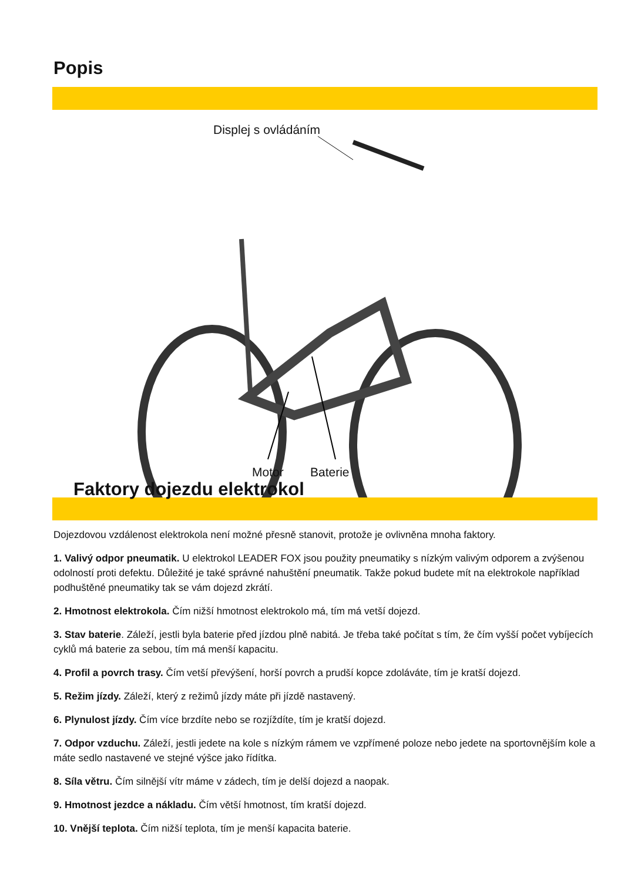Popis
Displej s ovládáním
Motor Baterie
Faktory dojezdu elektrokol
Dojezdovou vzdálenost elektrokola není možné přesně stanovit, protože je ovlivněna mnoha faktory.
1. Valivý odpor pneumatik. U elektrokol LEADER FOX jsou použity pneumatiky s nízkým valivým odporem a zvýšenou odolností proti defektu. Důležité je také správné nahuštění pneumatik. Takže pokud budete mít na elektrokole například podhuštěné pneumatiky tak se vám dojezd zkrátí.
2. Hmotnost elektrokola. Čím nižší hmotnost elektrokolo má, tím má vetší dojezd.
3. Stav baterie. Záleží, jestli byla baterie před jízdou plně nabitá. Je třeba také počítat s tím, že čím vyšší počet vybíjecích cyklů má baterie za sebou, tím má menší kapacitu.
4. Profil a povrch trasy. Čím vetší převýšení, horší povrch a prudší kopce zdoláváte, tím je kratší dojezd.
5. Režim jízdy. Záleží, který z režimů jízdy máte při jízdě nastavený.
6. Plynulost jízdy. Čím více brzdíte nebo se rozjíždíte, tím je kratší dojezd.
7. Odpor vzduchu. Záleží, jestli jedete na kole s nízkým rámem ve vzpřímené poloze nebo jedete na sportovnějším kole a máte sedlo nastavené ve stejné výšce jako řídítka.
8. Síla větru. Čím silnější vítr máme v zádech, tím je delší dojezd a naopak.
9. Hmotnost jezdce a nákladu. Čím větší hmotnost, tím kratší dojezd.
10. Vnější teplota. Čím nižší teplota, tím je menší kapacita baterie.